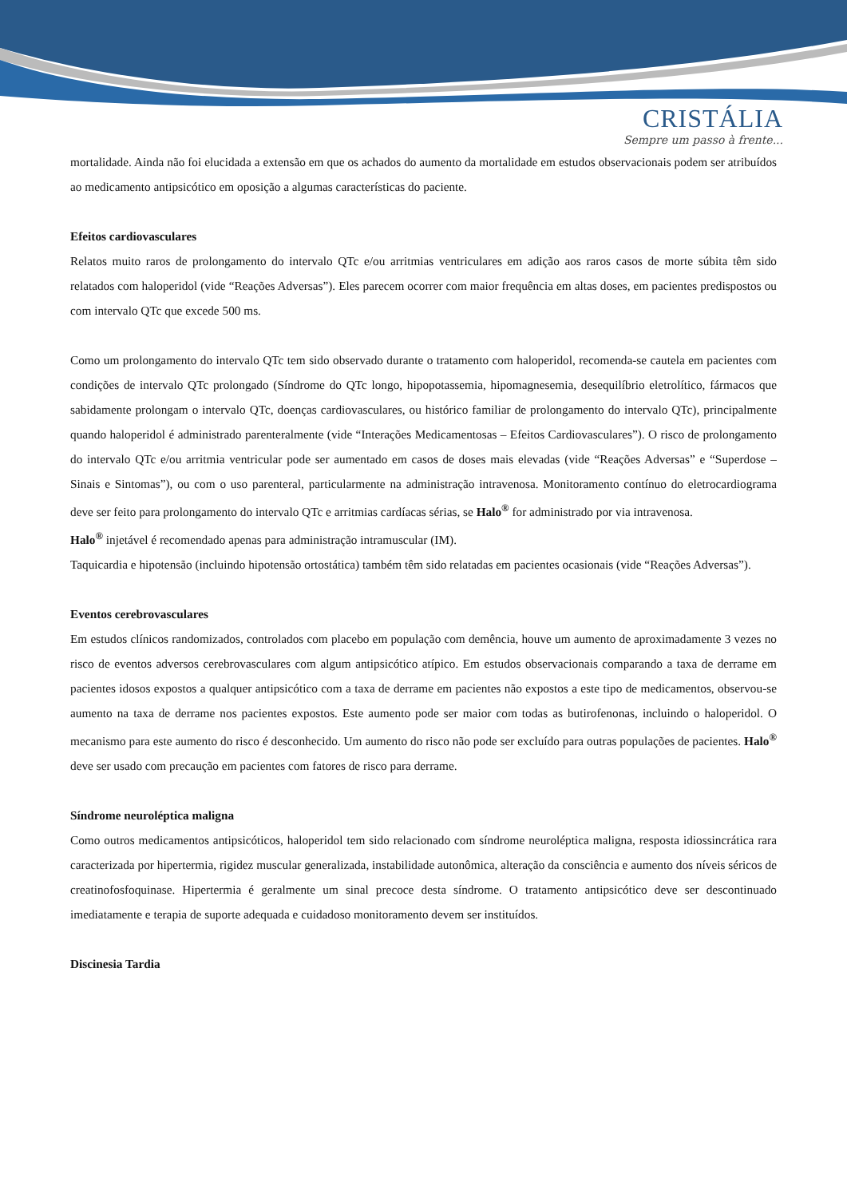CRISTÁLIA
Sempre um passo à frente...
mortalidade. Ainda não foi elucidada a extensão em que os achados do aumento da mortalidade em estudos observacionais podem ser atribuídos ao medicamento antipsicótico em oposição a algumas características do paciente.
Efeitos cardiovasculares
Relatos muito raros de prolongamento do intervalo QTc e/ou arritmias ventriculares em adição aos raros casos de morte súbita têm sido relatados com haloperidol (vide “Reações Adversas”). Eles parecem ocorrer com maior frequência em altas doses, em pacientes predispostos ou com intervalo QTc que excede 500 ms.
Como um prolongamento do intervalo QTc tem sido observado durante o tratamento com haloperidol, recomenda-se cautela em pacientes com condições de intervalo QTc prolongado (Síndrome do QTc longo, hipopotassemia, hipomagnesemia, desequilíbrio eletrolítico, fármacos que sabidamente prolongam o intervalo QTc, doenças cardiovasculares, ou histórico familiar de prolongamento do intervalo QTc), principalmente quando haloperidol é administrado parenteralmente (vide “Interações Medicamentosas – Efeitos Cardiovasculares”). O risco de prolongamento do intervalo QTc e/ou arritmia ventricular pode ser aumentado em casos de doses mais elevadas (vide “Reações Adversas” e “Superdose – Sinais e Sintomas”), ou com o uso parenteral, particularmente na administração intravenosa. Monitoramento contínuo do eletrocardiograma deve ser feito para prolongamento do intervalo QTc e arritmias cardíacas sérias, se Halo<sup>®</sup> for administrado por via intravenosa.
Halo<sup>®</sup> injetável é recomendado apenas para administração intramuscular (IM).
Taquicardia e hipotensão (incluindo hipotensão ortostática) também têm sido relatadas em pacientes ocasionais (vide “Reações Adversas”).
Eventos cerebrovasculares
Em estudos clínicos randomizados, controlados com placebo em população com demência, houve um aumento de aproximadamente 3 vezes no risco de eventos adversos cerebrovasculares com algum antipsicótico atípico. Em estudos observacionais comparando a taxa de derrame em pacientes idosos expostos a qualquer antipsicótico com a taxa de derrame em pacientes não expostos a este tipo de medicamentos, observou-se aumento na taxa de derrame nos pacientes expostos. Este aumento pode ser maior com todas as butirofenonas, incluindo o haloperidol. O mecanismo para este aumento do risco é desconhecido. Um aumento do risco não pode ser excluído para outras populações de pacientes. Halo<sup>®</sup> deve ser usado com precaução em pacientes com fatores de risco para derrame.
Síndrome neuroléptica maligna
Como outros medicamentos antipsicóticos, haloperidol tem sido relacionado com síndrome neuroléptica maligna, resposta idiossincrática rara caracterizada por hipertermia, rigidez muscular generalizada, instabilidade autonômica, alteração da consciência e aumento dos níveis séricos de creatinofosfoquinase. Hipertermia é geralmente um sinal precoce desta síndrome. O tratamento antipsicótico deve ser descontinuado imediatamente e terapia de suporte adequada e cuidadoso monitoramento devem ser instituídos.
Discinesia Tardia